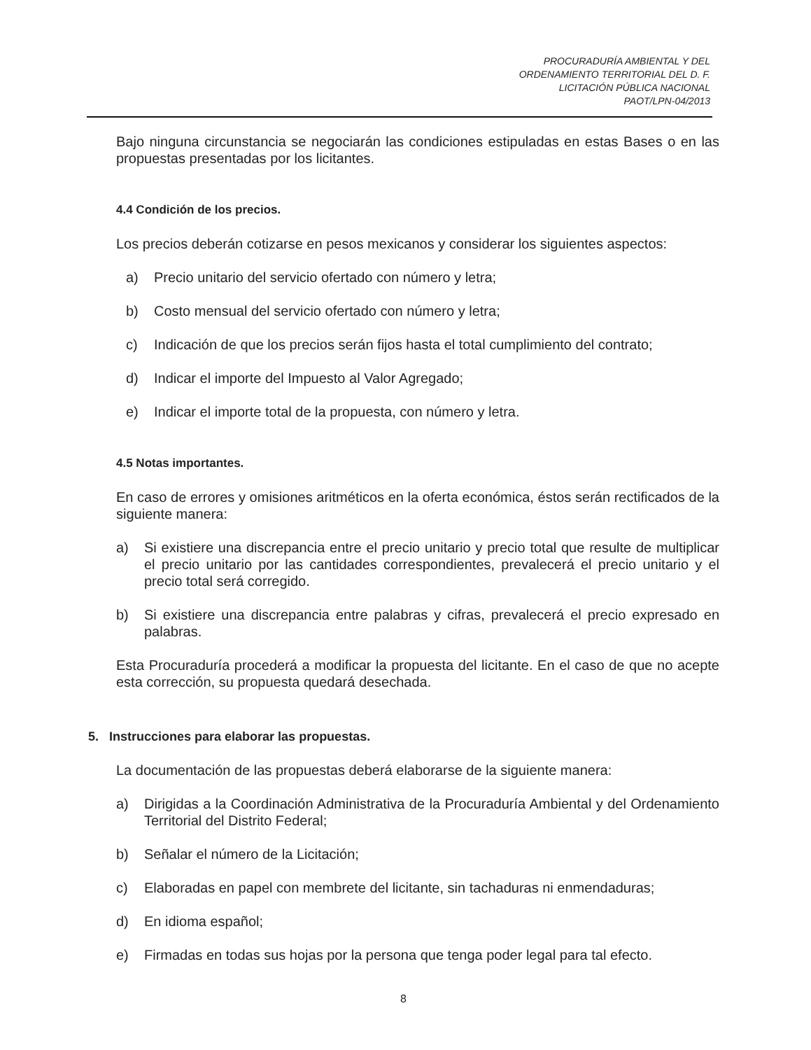PROCURADURÍA AMBIENTAL Y DEL
ORDENAMIENTO TERRITORIAL DEL D. F.
LICITACIÓN PÚBLICA NACIONAL
PAOT/LPN-04/2013
Bajo ninguna circunstancia se negociarán las condiciones estipuladas en estas Bases o en las propuestas presentadas por los licitantes.
4.4 Condición de los precios.
Los precios deberán cotizarse en pesos mexicanos y considerar los siguientes aspectos:
a) Precio unitario del servicio ofertado con número y letra;
b) Costo mensual del servicio ofertado con número y letra;
c) Indicación de que los precios serán fijos hasta el total cumplimiento del contrato;
d) Indicar el importe del Impuesto al Valor Agregado;
e) Indicar el importe total de la propuesta, con número y letra.
4.5 Notas importantes.
En caso de errores y omisiones aritméticos en la oferta económica, éstos serán rectificados de la siguiente manera:
a) Si existiere una discrepancia entre el precio unitario y precio total que resulte de multiplicar el precio unitario por las cantidades correspondientes, prevalecerá el precio unitario y el precio total será corregido.
b) Si existiere una discrepancia entre palabras y cifras, prevalecerá el precio expresado en palabras.
Esta Procuraduría procederá a modificar la propuesta del licitante. En el caso de que no acepte esta corrección, su propuesta quedará desechada.
5. Instrucciones para elaborar las propuestas.
La documentación de las propuestas deberá elaborarse de la siguiente manera:
a) Dirigidas a la Coordinación Administrativa de la Procuraduría Ambiental y del Ordenamiento Territorial del Distrito Federal;
b) Señalar el número de la Licitación;
c) Elaboradas en papel con membrete del licitante, sin tachaduras ni enmendaduras;
d) En idioma español;
e) Firmadas en todas sus hojas por la persona que tenga poder legal para tal efecto.
8